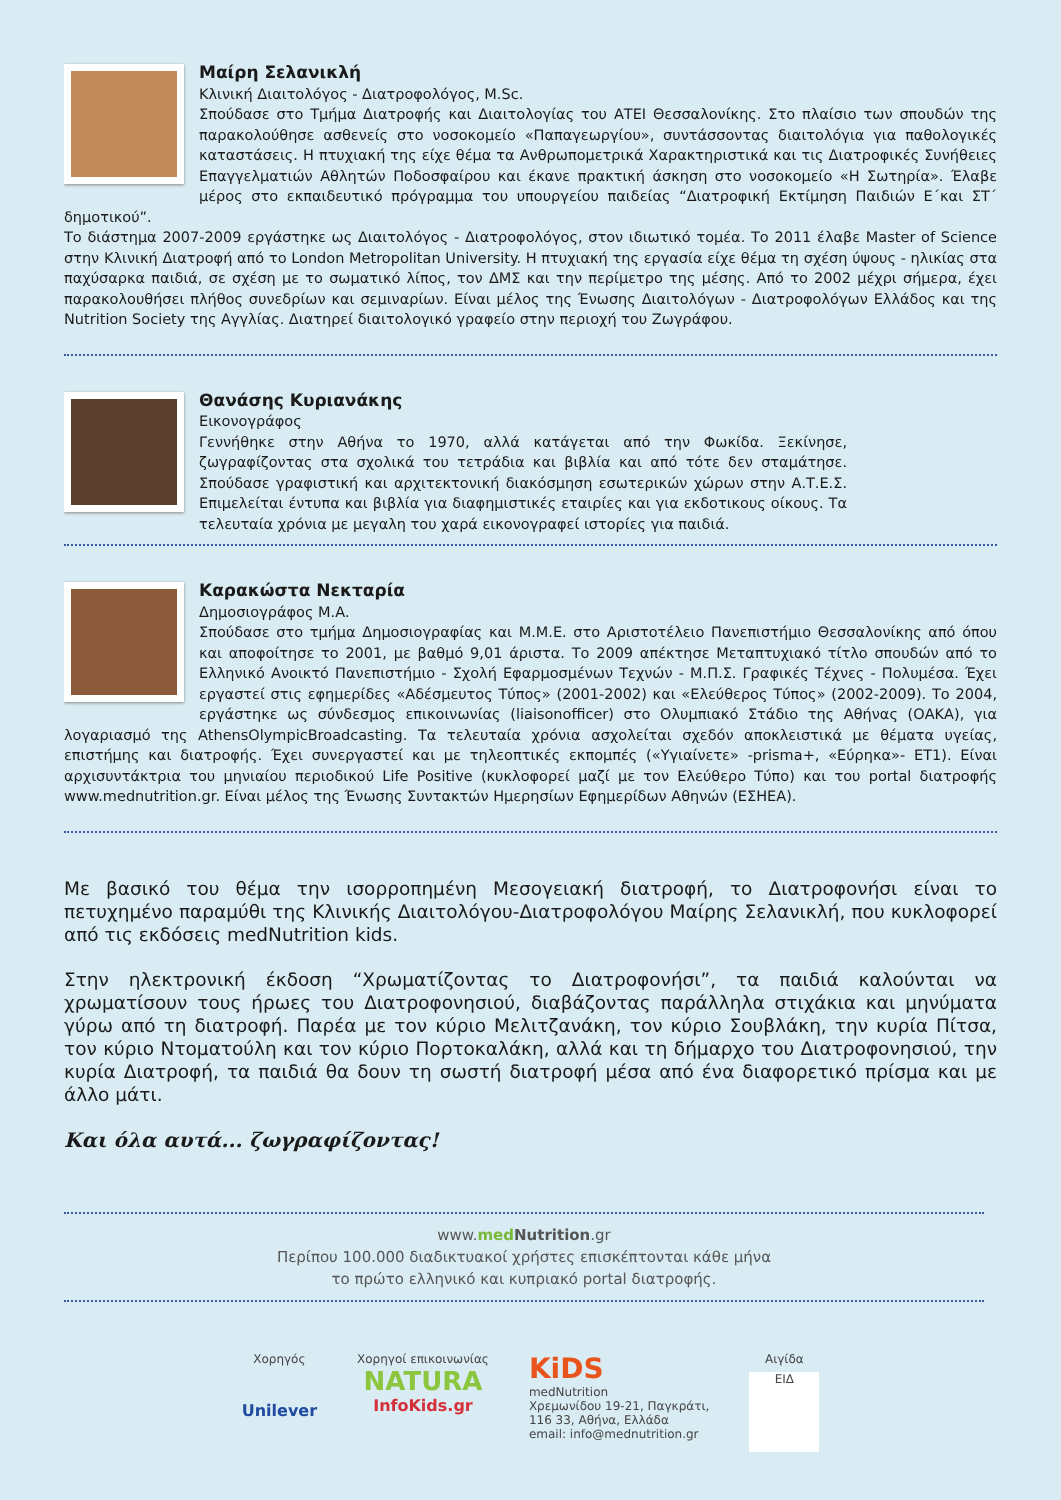Μαίρη Σελανικλή
Κλινική Διαιτολόγος - Διατροφολόγος, M.Sc.
Σπούδασε στο Τμήμα Διατροφής και Διαιτολογίας του ΑΤΕΙ Θεσσαλονίκης. Στο πλαίσιο των σπουδών της παρακολούθησε ασθενείς στο νοσοκομείο «Παπαγεωργίου», συντάσσοντας διαιτολόγια για παθολογικές καταστάσεις. Η πτυχιακή της είχε θέμα τα Ανθρωπομετρικά Χαρακτηριστικά και τις Διατροφικές Συνήθειες Επαγγελματιών Αθλητών Ποδοσφαίρου και έκανε πρακτική άσκηση στο νοσοκομείο «Η Σωτηρία». Έλαβε μέρος στο εκπαιδευτικό πρόγραμμα του υπουργείου παιδείας “Διατροφική Εκτίμηση Παιδιών Ε΄και ΣΤ΄ δημοτικού”.
Το διάστημα 2007-2009 εργάστηκε ως Διαιτολόγος - Διατροφολόγος, στον ιδιωτικό τομέα. Το 2011 έλαβε Master of Science στην Κλινική Διατροφή από το London Metropolitan University. Η πτυχιακή της εργασία είχε θέμα τη σχέση ύψους - ηλικίας στα παχύσαρκα παιδιά, σε σχέση με το σωματικό λίπος, τον ΔΜΣ και την περίμετρο της μέσης. Από το 2002 μέχρι σήμερα, έχει παρακολουθήσει πλήθος συνεδρίων και σεμιναρίων. Είναι μέλος της Ένωσης Διαιτολόγων - Διατροφολόγων Ελλάδος και της Nutrition Society της Αγγλίας. Διατηρεί διαιτολογικό γραφείο στην περιοχή του Ζωγράφου.
Θανάσης Κυριανάκης
Εικονογράφος
Γεννήθηκε στην Αθήνα το 1970, αλλά κατάγεται από την Φωκίδα. Ξεκίνησε, ζωγραφίζοντας στα σχολικά του τετράδια και βιβλία και από τότε δεν σταμάτησε. Σπούδασε γραφιστική και αρχιτεκτονική διακόσμηση εσωτερικών χώρων στην Α.Τ.Ε.Σ. Επιμελείται έντυπα και βιβλία για διαφημιστικές εταιρίες και για εκδοτικους οίκους. Τα τελευταία χρόνια με μεγαλη του χαρά εικονογραφεί ιστορίες για παιδιά.
Καρακώστα Νεκταρία
Δημοσιογράφος Μ.Α.
Σπούδασε στο τμήμα Δημοσιογραφίας και Μ.Μ.Ε. στο Αριστοτέλειο Πανεπιστήμιο Θεσσαλονίκης από όπου και αποφοίτησε το 2001, με βαθμό 9,01 άριστα. Το 2009 απέκτησε Μεταπτυχιακό τίτλο σπουδών από το Ελληνικό Ανοικτό Πανεπιστήμιο - Σχολή Εφαρμοσμένων Τεχνών - Μ.Π.Σ. Γραφικές Τέχνες - Πολυμέσα. Έχει εργαστεί στις εφημερίδες «Αδέσμευτος Τύπος» (2001-2002) και «Ελεύθερος Τύπος» (2002-2009). Το 2004, εργάστηκε ως σύνδεσμος επικοινωνίας (liaisonofficer) στο Ολυμπιακό Στάδιο της Αθήνας (ΟΑΚΑ), για λογαριασμό της AthensOlympicBroadcasting. Τα τελευταία χρόνια ασχολείται σχεδόν αποκλειστικά με θέματα υγείας, επιστήμης και διατροφής. Έχει συνεργαστεί και με τηλεοπτικές εκπομπές («Υγιαίνετε» -prisma+, «Εύρηκα»- ΕΤ1). Είναι αρχισυντάκτρια του μηνιαίου περιοδικού Life Positive (κυκλοφορεί μαζί με τον Ελεύθερο Τύπο) και του portal διατροφής www.mednutrition.gr. Είναι μέλος της Ένωσης Συντακτών Ημερησίων Εφημερίδων Αθηνών (ΕΣΗΕΑ).
Με βασικό του θέμα την ισορροπημένη Μεσογειακή διατροφή, το Διατροφονήσι είναι το πετυχημένο παραμύθι της Κλινικής Διαιτολόγου-Διατροφολόγου Μαίρης Σελανικλή, που κυκλοφορεί από τις εκδόσεις medNutrition kids.
Στην ηλεκτρονική έκδοση “Χρωματίζοντας το Διατροφονήσι”, τα παιδιά καλούνται να χρωματίσουν τους ήρωες του Διατροφονησιού, διαβάζοντας παράλληλα στιχάκια και μηνύματα γύρω από τη διατροφή. Παρέα με τον κύριο Μελιτζανάκη, τον κύριο Σουβλάκη, την κυρία Πίτσα, τον κύριο Ντοματούλη και τον κύριο Πορτοκαλάκη, αλλά και τη δήμαρχο του Διατροφονησιού, την κυρία Διατροφή, τα παιδιά θα δουν τη σωστή διατροφή μέσα από ένα διαφορετικό πρίσμα και με άλλο μάτι.
Και όλα αυτά... ζωγραφίζοντας!
www.med Nutrition.gr
Περίπου 100.000 διαδικτυακοί χρήστες επισκέπτονται κάθε μήνα
το πρώτο ελληνικό και κυπριακό portal διατροφής.
Χορηγός
Unilever
Χορηγοί επικοινωνίας
NATURA
InfoKids.gr
KiDS
medNutrition
Χρεμωνίδου 19-21, Παγκράτι,
116 33, Αθήνα, Ελλάδα
email: info@mednutrition.gr
Αιγίδα
ΕΙΔ